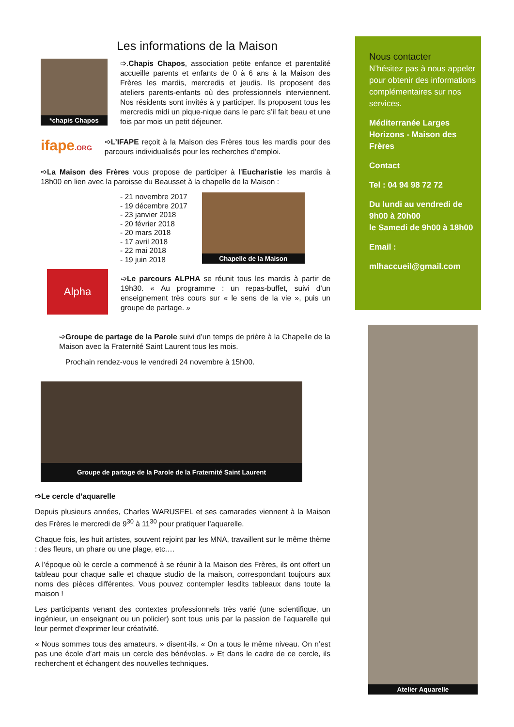Les informations de la Maison
*chapis Chapos
➩.Chapis Chapos, association petite enfance et parentalité accueille parents et enfants de 0 à 6 ans à la Maison des Frères les mardis, mercredis et jeudis. Ils proposent des ateliers parents-enfants où des professionnels interviennent. Nos résidents sont invités à y participer. Ils proposent tous les mercredis midi un pique-nique dans le parc s’il fait beau et une fois par mois un petit déjeuner.
ifape.ORG
➩L’IFAPE reçoit à la Maison des Frères tous les mardis pour des parcours individualisés pour les recherches d’emploi.
➩La Maison des Frères vous propose de participer à l’Eucharistie les mardis à 18h00 en lien avec la paroisse du Beausset à la chapelle de la Maison :
- 21 novembre 2017
- 19 décembre 2017
- 23 janvier 2018
- 20 février 2018
- 20 mars 2018
- 17 avril 2018
- 22 mai 2018
- 19 juin 2018
Chapelle de la Maison
Alpha
➩Le parcours ALPHA se réunit tous les mardis à partir de 19h30. « Au programme : un repas-buffet, suivi d’un enseignement très cours sur « le sens de la vie », puis un groupe de partage. »
➩Groupe de partage de la Parole suivi d’un temps de prière à la Chapelle de la Maison avec la Fraternité Saint Laurent tous les mois.
Prochain rendez-vous le vendredi 24 novembre à 15h00.
Groupe de partage de la Parole de la Fraternité Saint Laurent
➩Le cercle d’aquarelle
Depuis plusieurs années, Charles WARUSFEL et ses camarades viennent à la Maison des Frères le mercredi de 9<sup>30</sup> à 11<sup>30</sup> pour pratiquer l’aquarelle.
Chaque fois, les huit artistes, souvent rejoint par les MNA, travaillent sur le même thème : des fleurs, un phare ou une plage, etc.…
A l’époque où le cercle a commencé à se réunir à la Maison des Frères, ils ont offert un tableau pour chaque salle et chaque studio de la maison, correspondant toujours aux noms des pièces différentes. Vous pouvez contempler lesdits tableaux dans toute la maison !
Les participants venant des contextes professionnels très varié (une scientifique, un ingénieur, un enseignant ou un policier) sont tous unis par la passion de l’aquarelle qui leur permet d’exprimer leur créativité.
« Nous sommes tous des amateurs. » disent-ils. « On a tous le même niveau. On n’est pas une école d’art mais un cercle des bénévoles. » Et dans le cadre de ce cercle, ils recherchent et échangent des nouvelles techniques.
Nous contacter
N’hésitez pas à nous appeler pour obtenir des informations complémentaires sur nos services.
Méditerranée Larges Horizons - Maison des Frères
Contact
Tel : 04 94 98 72 72
Du lundi au vendredi de 9h00 à 20h00
le Samedi de 9h00 à 18h00
Email :
mlhaccueil@gmail.com
Atelier Aquarelle